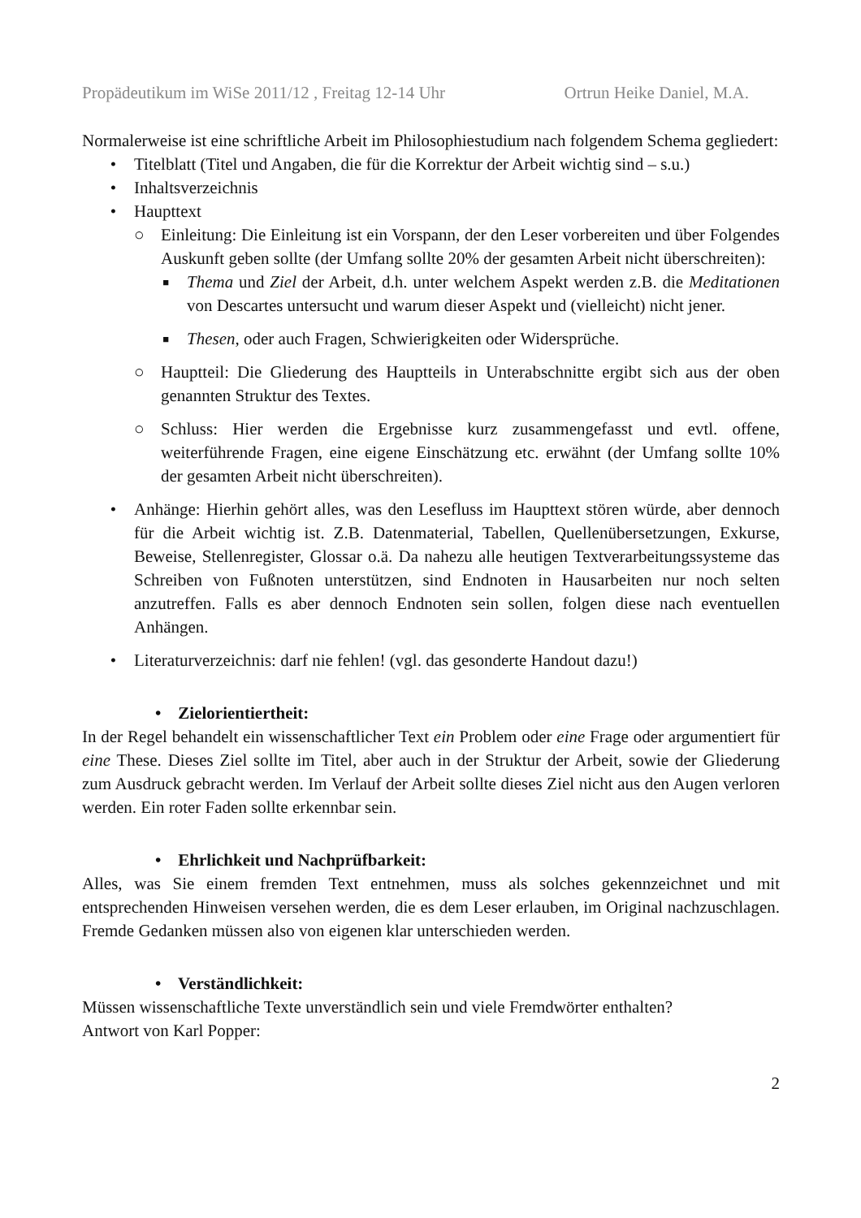Propädeutikum im WiSe 2011/12 , Freitag 12-14 Uhr Ortrun Heike Daniel, M.A.
Normalerweise ist eine schriftliche Arbeit im Philosophiestudium nach folgendem Schema gegliedert:
• Titelblatt (Titel und Angaben, die für die Korrektur der Arbeit wichtig sind – s.u.)
• Inhaltsverzeichnis
• Haupttext
○ Einleitung: Die Einleitung ist ein Vorspann, der den Leser vorbereiten und über Folgendes Auskunft geben sollte (der Umfang sollte 20% der gesamten Arbeit nicht überschreiten):
■ Thema und Ziel der Arbeit, d.h. unter welchem Aspekt werden z.B. die Meditationen von Descartes untersucht und warum dieser Aspekt und (vielleicht) nicht jener.
■ Thesen, oder auch Fragen, Schwierigkeiten oder Widersprüche.
○ Hauptteil: Die Gliederung des Hauptteils in Unterabschnitte ergibt sich aus der oben genannten Struktur des Textes.
○ Schluss: Hier werden die Ergebnisse kurz zusammengefasst und evtl. offene, weiterführende Fragen, eine eigene Einschätzung etc. erwähnt (der Umfang sollte 10% der gesamten Arbeit nicht überschreiten).
• Anhänge: Hierhin gehört alles, was den Lesefluss im Haupttext stören würde, aber dennoch für die Arbeit wichtig ist. Z.B. Datenmaterial, Tabellen, Quellenübersetzungen, Exkurse, Beweise, Stellenregister, Glossar o.ä. Da nahezu alle heutigen Textverarbeitungssysteme das Schreiben von Fußnoten unterstützen, sind Endnoten in Hausarbeiten nur noch selten anzutreffen. Falls es aber dennoch Endnoten sein sollen, folgen diese nach eventuellen Anhängen.
• Literaturverzeichnis: darf nie fehlen! (vgl. das gesonderte Handout dazu!)
• Zielorientiertheit:
In der Regel behandelt ein wissenschaftlicher Text ein Problem oder eine Frage oder argumentiert für eine These. Dieses Ziel sollte im Titel, aber auch in der Struktur der Arbeit, sowie der Gliederung zum Ausdruck gebracht werden. Im Verlauf der Arbeit sollte dieses Ziel nicht aus den Augen verloren werden. Ein roter Faden sollte erkennbar sein.
• Ehrlichkeit und Nachprüfbarkeit:
Alles, was Sie einem fremden Text entnehmen, muss als solches gekennzeichnet und mit entsprechenden Hinweisen versehen werden, die es dem Leser erlauben, im Original nachzuschlagen. Fremde Gedanken müssen also von eigenen klar unterschieden werden.
• Verständlichkeit:
Müssen wissenschaftliche Texte unverständlich sein und viele Fremdwörter enthalten?
Antwort von Karl Popper:
2